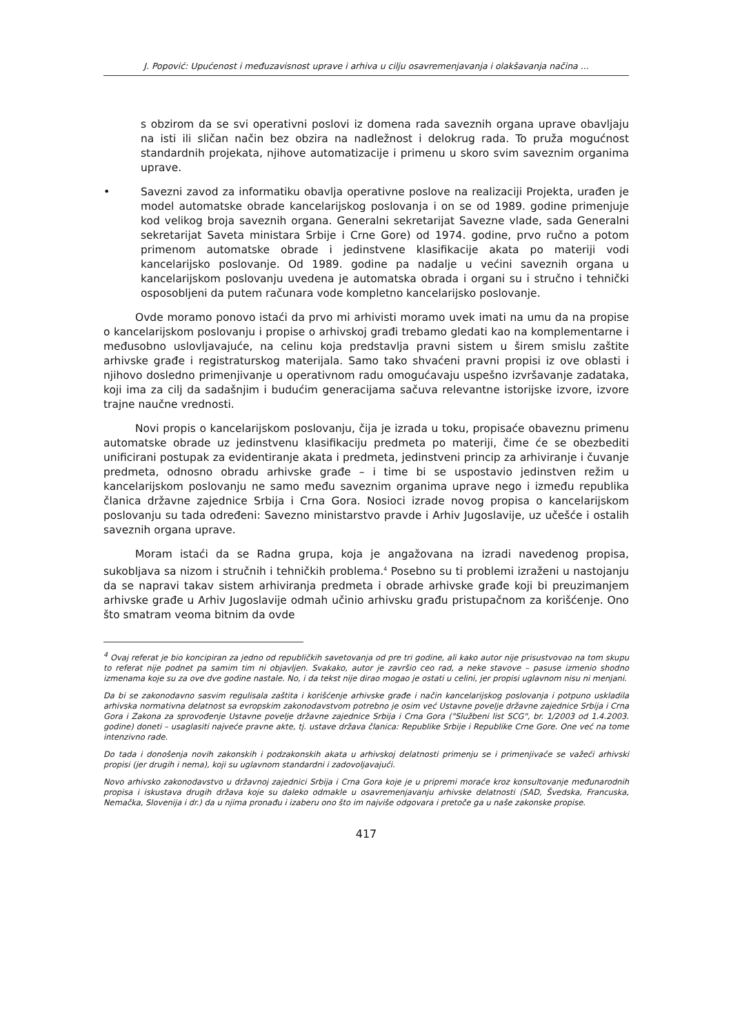J. Popović: Upućenost i međuzavisnost uprave i arhiva u cilju osavremenjavanja i olakšavanja načina ...
s obzirom da se svi operativni poslovi iz domena rada saveznih organa uprave obavljaju na isti ili sličan način bez obzira na nadležnost i delokrug rada. To pruža mogućnost standardnih projekata, njihove automatizacije i primenu u skoro svim saveznim organima uprave.
•
Savezni zavod za informatiku obavlja operativne poslove na realizaciji Projekta, urađen je model automatske obrade kancelarijskog poslovanja i on se od 1989. godine primenjuje kod velikog broja saveznih organa. Generalni sekretarijat Savezne vlade, sada Generalni sekretarijat Saveta ministara Srbije i Crne Gore) od 1974. godine, prvo ručno a potom primenom automatske obrade i jedinstvene klasifikacije akata po materiji vodi kancelarijsko poslovanje. Od 1989. godine pa nadalje u većini saveznih organa u kancelarijskom poslovanju uvedena je automatska obrada i organi su i stručno i tehnički osposobljeni da putem računara vode kompletno kancelarijsko poslovanje.
Ovde moramo ponovo istaći da prvo mi arhivisti moramo uvek imati na umu da na propise o kancelarijskom poslovanju i propise o arhivskoj građi trebamo gledati kao na komplementarne i međusobno uslovljavajuće, na celinu koja predstavlja pravni sistem u širem smislu zaštite arhivske građe i registraturskog materijala. Samo tako shvaćeni pravni propisi iz ove oblasti i njihovo dosledno primenjivanje u operativnom radu omogućavaju uspešno izvršavanje zadataka, koji ima za cilj da sadašnjim i budućim generacijama sačuva relevantne istorijske izvore, izvore trajne naučne vrednosti.
Novi propis o kancelarijskom poslovanju, čija je izrada u toku, propisaće obaveznu primenu automatske obrade uz jedinstvenu klasifikaciju predmeta po materiji, čime će se obezbediti unificirani postupak za evidentiranje akata i predmeta, jedinstveni princip za arhiviranje i čuvanje predmeta, odnosno obradu arhivske građe – i time bi se uspostavio jedinstven režim u kancelarijskom poslovanju ne samo među saveznim organima uprave nego i između republika članica državne zajednice Srbija i Crna Gora. Nosioci izrade novog propisa o kancelarijskom poslovanju su tada određeni: Savezno ministarstvo pravde i Arhiv Jugoslavije, uz učešće i ostalih saveznih organa uprave.
Moram istaći da se Radna grupa, koja je angažovana na izradi navedenog propisa, sukobljava sa nizom i stručnih i tehničkih problema.<sup>4</sup> Posebno su ti problemi izraženi u nastojanju da se napravi takav sistem arhiviranja predmeta i obrade arhivske građe koji bi preuzimanjem arhivske građe u Arhiv Jugoslavije odmah učinio arhivsku građu pristupačnom za korišćenje. Ono što smatram veoma bitnim da ovde
<sup>4</sup> Ovaj referat je bio koncipiran za jedno od republičkih savetovanja od pre tri godine, ali kako autor nije prisustvovao na tom skupu to referat nije podnet pa samim tim ni objavljen. Svakako, autor je završio ceo rad, a neke stavove – pasuse izmenio shodno izmenama koje su za ove dve godine nastale. No, i da tekst nije dirao mogao je ostati u celini, jer propisi uglavnom nisu ni menjani.
Da bi se zakonodavno sasvim regulisala zaštita i korišćenje arhivske građe i način kancelarijskog poslovanja i potpuno uskladila arhivska normativna delatnost sa evropskim zakonodavstvom potrebno je osim već Ustavne povelje državne zajednice Srbija i Crna Gora i Zakona za sprovođenje Ustavne povelje državne zajednice Srbija i Crna Gora ("Službeni list SCG", br. 1/2003 od 1.4.2003. godine) doneti – usaglasiti najveće pravne akte, tj. ustave država članica: Republike Srbije i Republike Crne Gore. One već na tome intenzivno rade.
Do tada i donošenja novih zakonskih i podzakonskih akata u arhivskoj delatnosti primenju se i primenjivaće se važeći arhivski propisi (jer drugih i nema), koji su uglavnom standardni i zadovoljavajući.
Novo arhivsko zakonodavstvo u državnoj zajednici Srbija i Crna Gora koje je u pripremi moraće kroz konsultovanje međunarodnih propisa i iskustava drugih država koje su daleko odmakle u osavremenjavanju arhivske delatnosti (SAD, Švedska, Francuska, Nemačka, Slovenija i dr.) da u njima pronađu i izaberu ono što im najviše odgovara i pretoče ga u naše zakonske propise.
417